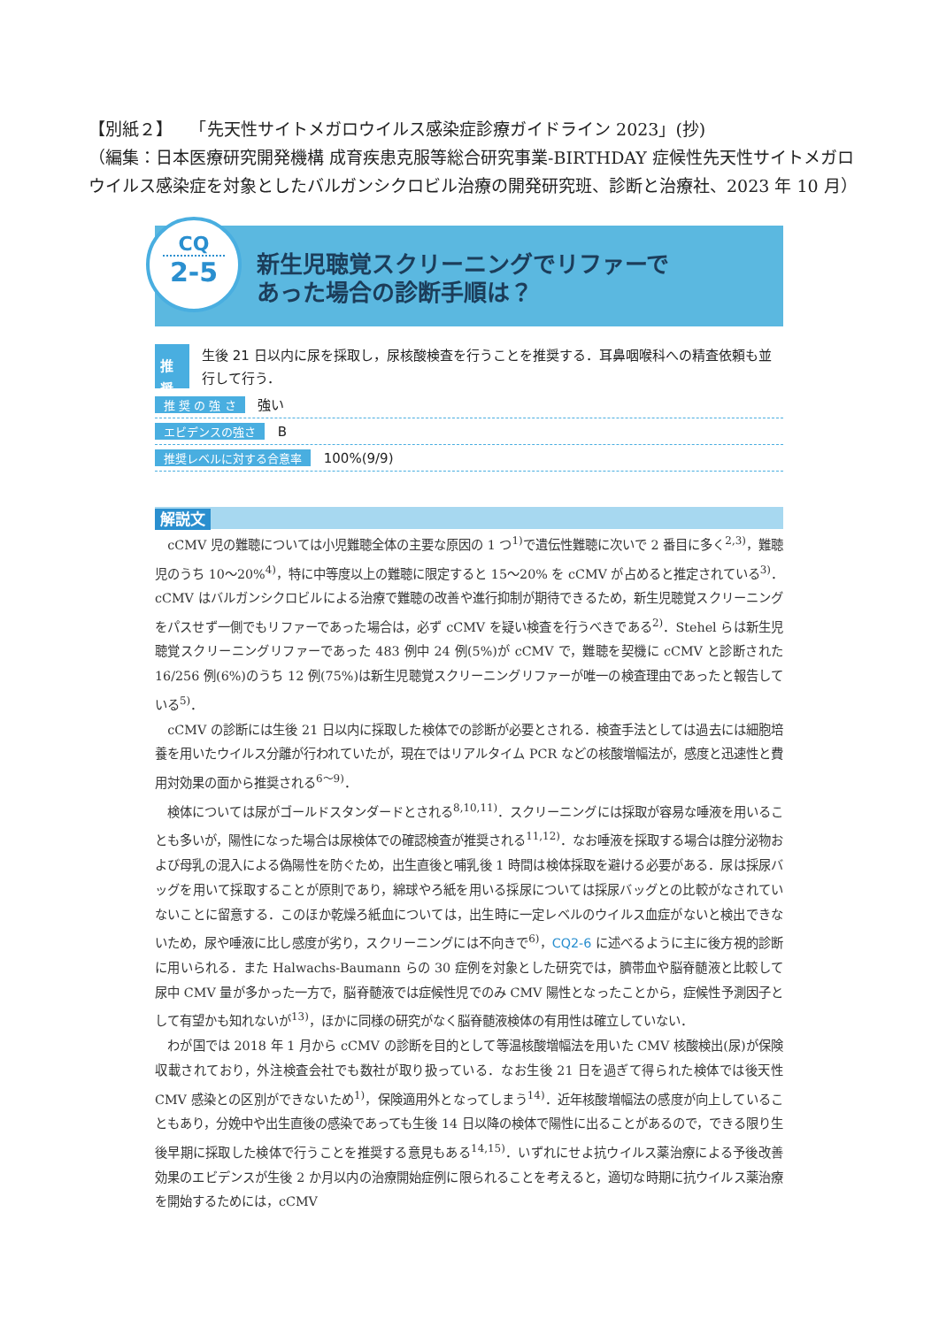【別紙２】　　「先天性サイトメガロウイルス感染症診療ガイドライン 2023」(抄)
（編集：日本医療研究開発機構 成育疾患克服等総合研究事業-BIRTHDAY 症候性先天性サイトメガロウイルス感染症を対象としたバルガンシクロビル治療の開発研究班、診断と治療社、2023 年 10 月）
CQ
2-5
新生児聴覚スクリーニングでリファーで
あった場合の診断手順は？
推奨
生後 21 日以内に尿を採取し，尿核酸検査を行うことを推奨する．耳鼻咽喉科への精査依頼も並行して行う．
推 奨 の 強 さ 強い
エビデンスの強さ B
推奨レベルに対する合意率 100%(9/9)
解説文
cCMV 児の難聴については小児難聴全体の主要な原因の 1 つ<sup>1)</sup>で遺伝性難聴に次いで 2 番目に多く<sup>2,3)</sup>，難聴児のうち 10～20%<sup>4)</sup>，特に中等度以上の難聴に限定すると 15～20% を cCMV が占めると推定されている<sup>3)</sup>．cCMV はバルガンシクロビルによる治療で難聴の改善や進行抑制が期待できるため，新生児聴覚スクリーニングをパスせず一側でもリファーであった場合は，必ず cCMV を疑い検査を行うべきである<sup>2)</sup>．Stehel らは新生児聴覚スクリーニングリファーであった 483 例中 24 例(5%)が cCMV で，難聴を契機に cCMV と診断された 16/256 例(6%)のうち 12 例(75%)は新生児聴覚スクリーニングリファーが唯一の検査理由であったと報告している<sup>5)</sup>．
cCMV の診断には生後 21 日以内に採取した検体での診断が必要とされる．検査手法としては過去には細胞培養を用いたウイルス分離が行われていたが，現在ではリアルタイム PCR などの核酸増幅法が，感度と迅速性と費用対効果の面から推奨される<sup>6～9)</sup>．
検体については尿がゴールドスタンダードとされる<sup>8,10,11)</sup>．スクリーニングには採取が容易な唾液を用いることも多いが，陽性になった場合は尿検体での確認検査が推奨される<sup>11,12)</sup>．なお唾液を採取する場合は腟分泌物および母乳の混入による偽陽性を防ぐため，出生直後と哺乳後 1 時間は検体採取を避ける必要がある．尿は採尿バッグを用いて採取することが原則であり，綿球やろ紙を用いる採尿については採尿バッグとの比較がなされていないことに留意する．このほか乾燥ろ紙血については，出生時に一定レベルのウイルス血症がないと検出できないため，尿や唾液に比し感度が劣り，スクリーニングには不向きで<sup>6)</sup>，CQ2-6 に述べるように主に後方視的診断に用いられる．また Halwachs-Baumann らの 30 症例を対象とした研究では，臍帯血や脳脊髄液と比較して尿中 CMV 量が多かった一方で，脳脊髄液では症候性児でのみ CMV 陽性となったことから，症候性予測因子として有望かも知れないが<sup>13)</sup>，ほかに同様の研究がなく脳脊髄液検体の有用性は確立していない．
わが国では 2018 年 1 月から cCMV の診断を目的として等温核酸増幅法を用いた CMV 核酸検出(尿)が保険収載されており，外注検査会社でも数社が取り扱っている．なお生後 21 日を過ぎて得られた検体では後天性 CMV 感染との区別ができないため<sup>1)</sup>，保険適用外となってしまう<sup>14)</sup>．近年核酸増幅法の感度が向上していることもあり，分娩中や出生直後の感染であっても生後 14 日以降の検体で陽性に出ることがあるので，できる限り生後早期に採取した検体で行うことを推奨する意見もある<sup>14,15)</sup>．いずれにせよ抗ウイルス薬治療による予後改善効果のエビデンスが生後 2 か月以内の治療開始症例に限られることを考えると，適切な時期に抗ウイルス薬治療を開始するためには，cCMV